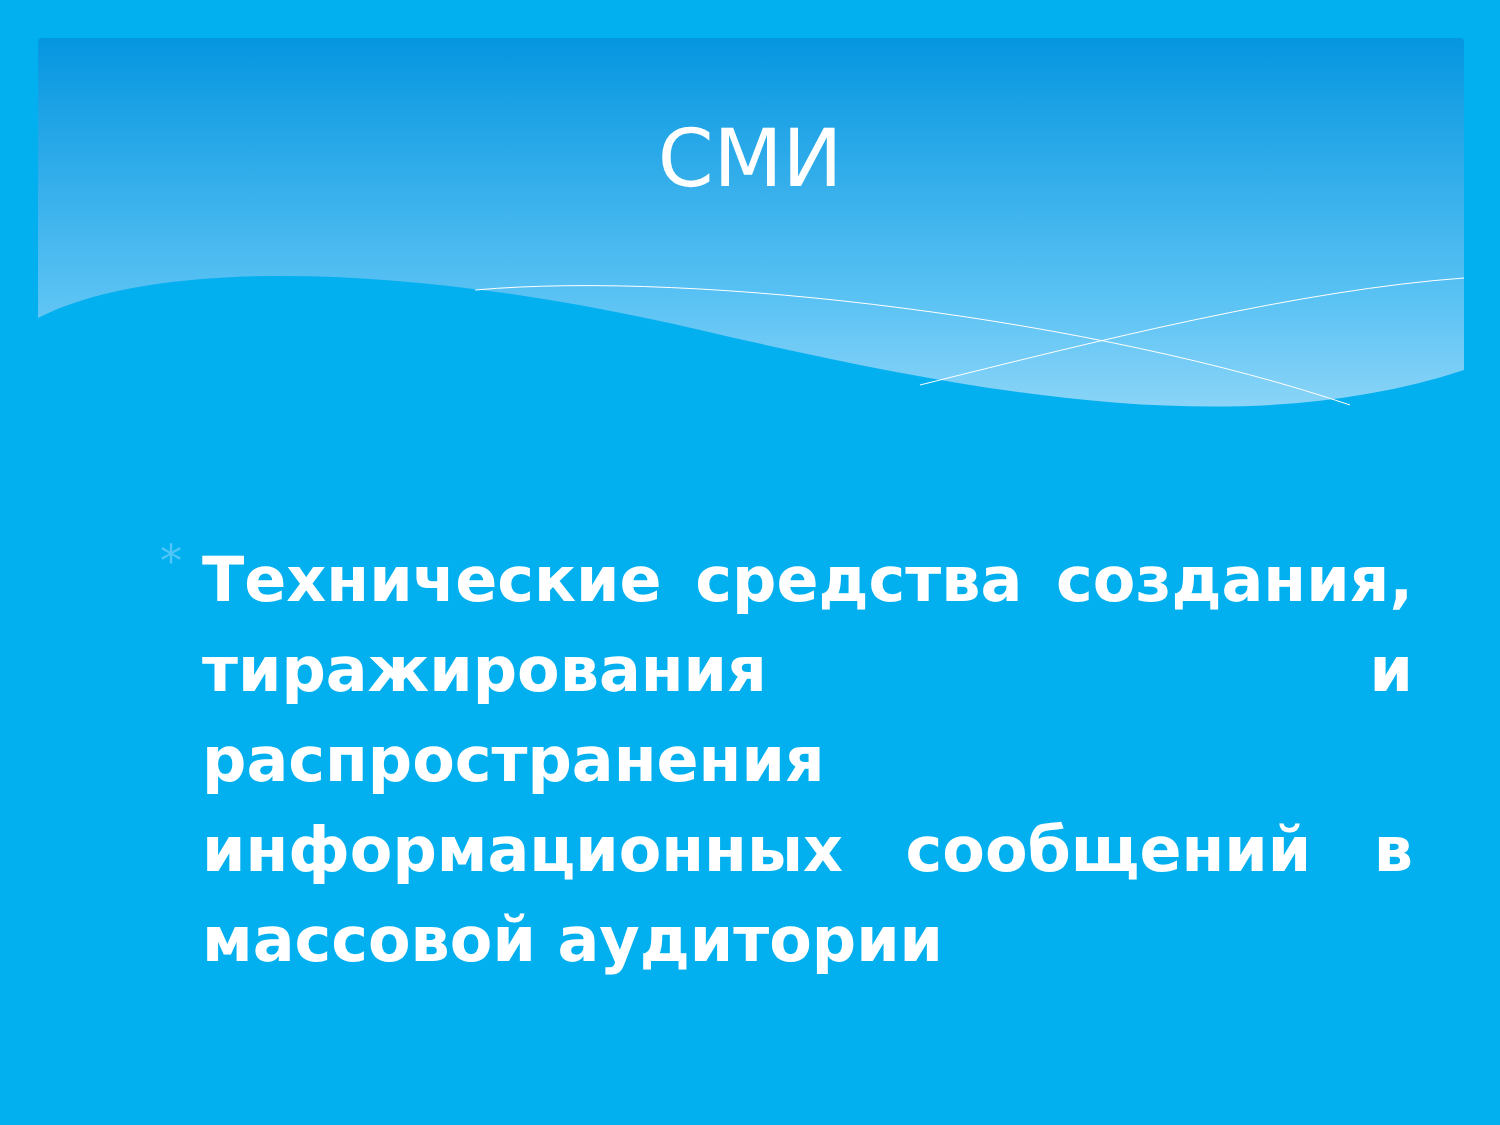СМИ
*
Технические средства создания, тиражирования и распространения информационных сообщений в массовой аудитории